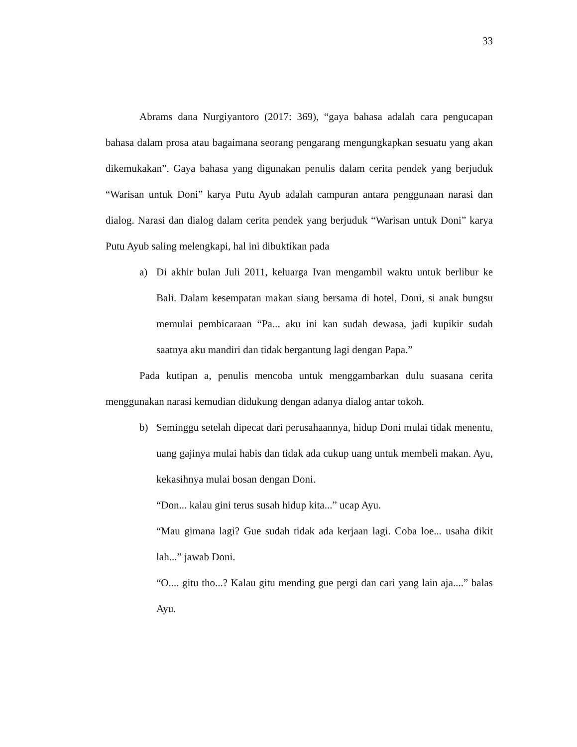33
Abrams dana Nurgiyantoro (2017: 369), “gaya bahasa adalah cara pengucapan bahasa dalam prosa atau bagaimana seorang pengarang mengungkapkan sesuatu yang akan dikemukakan”. Gaya bahasa yang digunakan penulis dalam cerita pendek yang berjuduk “Warisan untuk Doni” karya Putu Ayub adalah campuran antara penggunaan narasi dan dialog. Narasi dan dialog dalam cerita pendek yang berjuduk “Warisan untuk Doni” karya Putu Ayub saling melengkapi, hal ini dibuktikan pada
a) Di akhir bulan Juli 2011, keluarga Ivan mengambil waktu untuk berlibur ke Bali. Dalam kesempatan makan siang bersama di hotel, Doni, si anak bungsu memulai pembicaraan “Pa... aku ini kan sudah dewasa, jadi kupikir sudah saatnya aku mandiri dan tidak bergantung lagi dengan Papa.”
Pada kutipan a, penulis mencoba untuk menggambarkan dulu suasana cerita menggunakan narasi kemudian didukung dengan adanya dialog antar tokoh.
b) Seminggu setelah dipecat dari perusahaannya, hidup Doni mulai tidak menentu, uang gajinya mulai habis dan tidak ada cukup uang untuk membeli makan. Ayu, kekasihnya mulai bosan dengan Doni.
“Don... kalau gini terus susah hidup kita...” ucap Ayu.
“Mau gimana lagi? Gue sudah tidak ada kerjaan lagi. Coba loe... usaha dikit lah...” jawab Doni.
“O.... gitu tho...? Kalau gitu mending gue pergi dan cari yang lain aja....” balas Ayu.